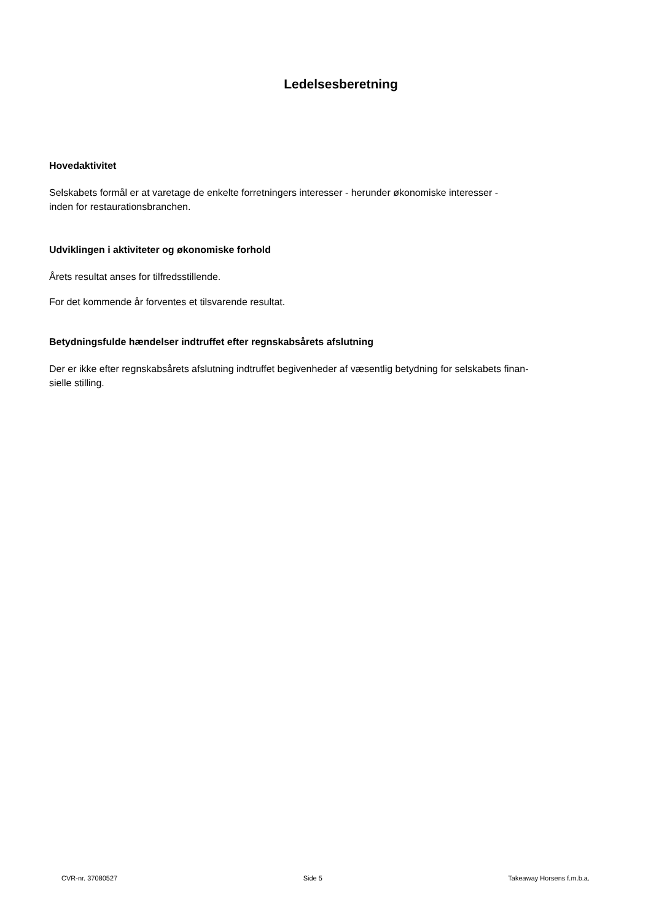Ledelsesberetning
Hovedaktivitet
Selskabets formål er at varetage de enkelte forretningers interesser - herunder økonomiske interesser -
inden for restaurationsbranchen.
Udviklingen i aktiviteter og økonomiske forhold
Årets resultat anses for tilfredsstillende.
For det kommende år forventes et tilsvarende resultat.
Betydningsfulde hændelser indtruffet efter regnskabsårets afslutning
Der er ikke efter regnskabsårets afslutning indtruffet begivenheder af væsentlig betydning for selskabets finan-
sielle stilling.
CVR-nr. 37080527 Side 5 Takeaway Horsens f.m.b.a.